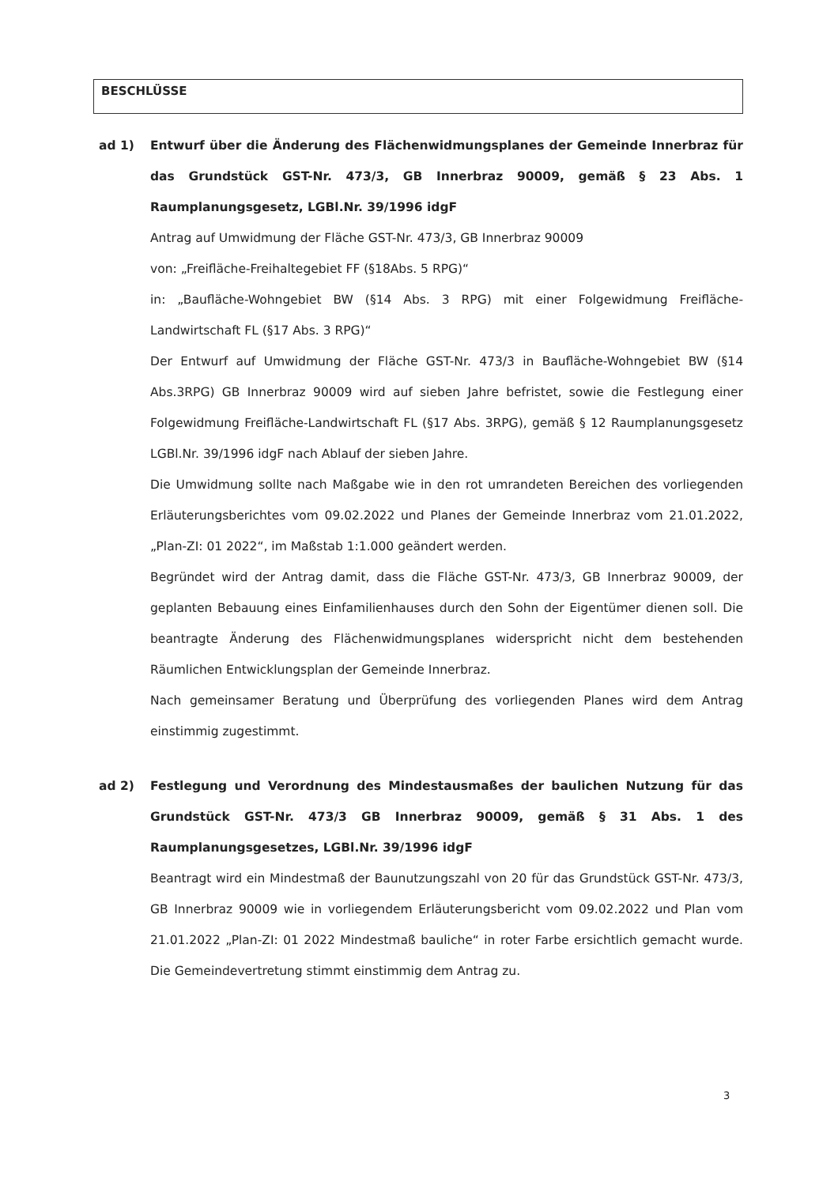BESCHLÜSSE
ad 1) Entwurf über die Änderung des Flächenwidmungsplanes der Gemeinde Innerbraz für das Grundstück GST-Nr. 473/3, GB Innerbraz 90009, gemäß § 23 Abs. 1 Raumplanungsgesetz, LGBl.Nr. 39/1996 idgF
Antrag auf Umwidmung der Fläche GST-Nr. 473/3, GB Innerbraz 90009
von: „Freifläche-Freihaltegebiet FF (§18Abs. 5 RPG)“
in: „Baufläche-Wohngebiet BW (§14 Abs. 3 RPG) mit einer Folgewidmung Freifläche-Landwirtschaft FL (§17 Abs. 3 RPG)“
Der Entwurf auf Umwidmung der Fläche GST-Nr. 473/3 in Baufläche-Wohngebiet BW (§14 Abs.3RPG) GB Innerbraz 90009 wird auf sieben Jahre befristet, sowie die Festlegung einer Folgewidmung Freifläche-Landwirtschaft FL (§17 Abs. 3RPG), gemäß § 12 Raumplanungsgesetz LGBl.Nr. 39/1996 idgF nach Ablauf der sieben Jahre.
Die Umwidmung sollte nach Maßgabe wie in den rot umrandeten Bereichen des vorliegenden Erläuterungsberichtes vom 09.02.2022 und Planes der Gemeinde Innerbraz vom 21.01.2022, „Plan-ZI: 01 2022“, im Maßstab 1:1.000 geändert werden.
Begründet wird der Antrag damit, dass die Fläche GST-Nr. 473/3, GB Innerbraz 90009, der geplanten Bebauung eines Einfamilienhauses durch den Sohn der Eigentümer dienen soll. Die beantragte Änderung des Flächenwidmungsplanes widerspricht nicht dem bestehenden Räumlichen Entwicklungsplan der Gemeinde Innerbraz.
Nach gemeinsamer Beratung und Überprüfung des vorliegenden Planes wird dem Antrag einstimmig zugestimmt.
ad 2) Festlegung und Verordnung des Mindestausmaßes der baulichen Nutzung für das Grundstück GST-Nr. 473/3 GB Innerbraz 90009, gemäß § 31 Abs. 1 des Raumplanungsgesetzes, LGBl.Nr. 39/1996 idgF
Beantragt wird ein Mindestmaß der Baunutzungszahl von 20 für das Grundstück GST-Nr. 473/3, GB Innerbraz 90009 wie in vorliegendem Erläuterungsbericht vom 09.02.2022 und Plan vom 21.01.2022 „Plan-ZI: 01 2022 Mindestmaß bauliche“ in roter Farbe ersichtlich gemacht wurde. Die Gemeindevertretung stimmt einstimmig dem Antrag zu.
3